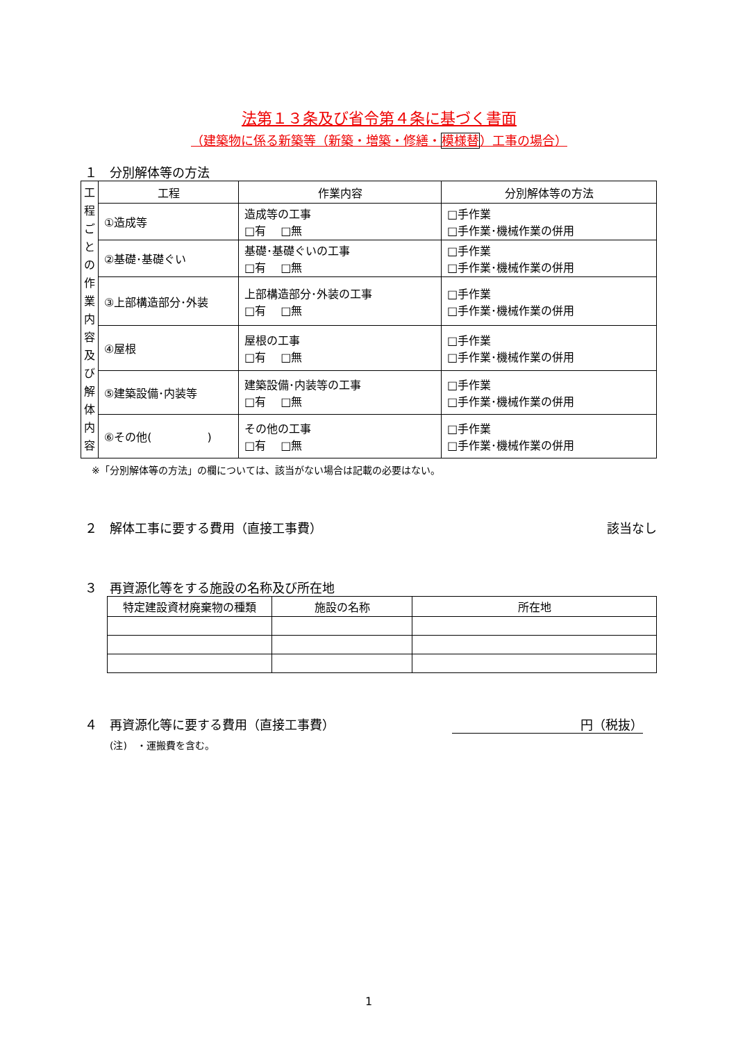法第１３条及び省令第４条に基づく書面
（建築物に係る新築等（新築・増築・修繕・模様替）工事の場合）
１　分別解体等の方法
| 工 程 ご と の 作 業 内 容 及 び 解 体 内 容 | 工程 | 作業内容 | 分別解体等の方法 |
| | ①造成等 | 造成等の工事 □有 □無 | □手作業 □手作業･機械作業の併用 |
| | ②基礎･基礎ぐい | 基礎･基礎ぐいの工事 □有 □無 | □手作業 □手作業･機械作業の併用 |
| | ③上部構造部分･外装 | 上部構造部分･外装の工事 □有 □無 | □手作業 □手作業･機械作業の併用 |
| | ④屋根 | 屋根の工事 □有 □無 | □手作業 □手作業･機械作業の併用 |
| | ⑤建築設備･内装等 | 建築設備･内装等の工事 □有 □無 | □手作業 □手作業･機械作業の併用 |
| | ⑥その他( ) | その他の工事 □有 □無 | □手作業 □手作業･機械作業の併用 |
※「分別解体等の方法」の欄については、該当がない場合は記載の必要はない。
２　解体工事に要する費用（直接工事費） 該当なし
３　再資源化等をする施設の名称及び所在地
| 特定建設資材廃棄物の種類 | 施設の名称 | 所在地 |
| --- | --- | --- |
４　再資源化等に要する費用（直接工事費） 円（税抜）
(注)　・運搬費を含む。
1